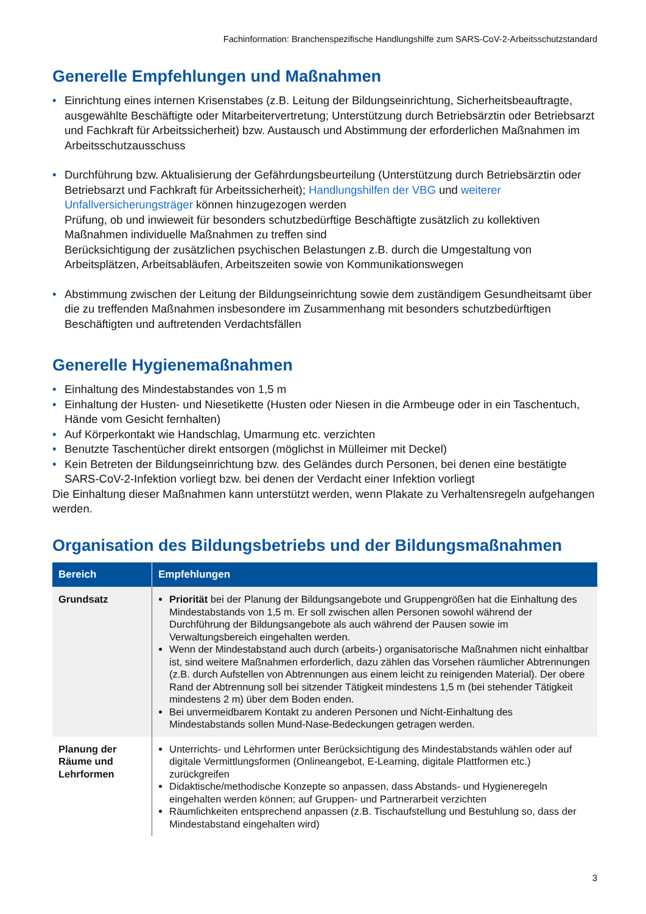Fachinformation: Branchenspezifische Handlungshilfe zum SARS-CoV-2-Arbeitsschutzstandard
Generelle Empfehlungen und Maßnahmen
• Einrichtung eines internen Krisenstabes (z.B. Leitung der Bildungseinrichtung, Sicherheitsbeauftragte, ausgewählte Beschäftigte oder Mitarbeitervertretung; Unterstützung durch Betriebsärztin oder Betriebsarzt und Fachkraft für Arbeitssicherheit) bzw. Austausch und Abstimmung der erforderlichen Maßnahmen im Arbeitsschutzausschuss
• Durchführung bzw. Aktualisierung der Gefährdungsbeurteilung (Unterstützung durch Betriebsärztin oder Betriebsarzt und Fachkraft für Arbeitssicherheit); Handlungshilfen der VBG und weiterer Unfallversicherungsträger können hinzugezogen werden
Prüfung, ob und inwieweit für besonders schutzbedürftige Beschäftigte zusätzlich zu kollektiven Maßnahmen individuelle Maßnahmen zu treffen sind
Berücksichtigung der zusätzlichen psychischen Belastungen z.B. durch die Umgestaltung von Arbeitsplätzen, Arbeitsabläufen, Arbeitszeiten sowie von Kommunikationswegen
• Abstimmung zwischen der Leitung der Bildungseinrichtung sowie dem zuständigem Gesundheitsamt über die zu treffenden Maßnahmen insbesondere im Zusammenhang mit besonders schutzbedürftigen Beschäftigten und auftretenden Verdachtsfällen
Generelle Hygienemaßnahmen
• Einhaltung des Mindestabstandes von 1,5 m
• Einhaltung der Husten- und Niesetikette (Husten oder Niesen in die Armbeuge oder in ein Taschentuch, Hände vom Gesicht fernhalten)
• Auf Körperkontakt wie Handschlag, Umarmung etc. verzichten
• Benutzte Taschentücher direkt entsorgen (möglichst in Mülleimer mit Deckel)
• Kein Betreten der Bildungseinrichtung bzw. des Geländes durch Personen, bei denen eine bestätigte SARS-CoV-2-Infektion vorliegt bzw. bei denen der Verdacht einer Infektion vorliegt
Die Einhaltung dieser Maßnahmen kann unterstützt werden, wenn Plakate zu Verhaltensregeln aufgehangen werden.
Organisation des Bildungsbetriebs und der Bildungsmaßnahmen
| Bereich | Empfehlungen |
| --- | --- |
| Grundsatz | Priorität bei der Planung der Bildungsangebote und Gruppengrößen hat die Einhaltung des Mindestabstands von 1,5 m. Er soll zwischen allen Personen sowohl während der Durchführung der Bildungsangebote als auch während der Pausen sowie im Verwaltungsbereich eingehalten werden. Wenn der Mindestabstand auch durch (arbeits-) organisatorische Maßnahmen nicht einhaltbar ist, sind weitere Maßnahmen erforderlich, dazu zählen das Vorsehen räumlicher Abtrennungen (z.B. durch Aufstellen von Abtrennungen aus einem leicht zu reinigenden Material). Der obere Rand der Abtrennung soll bei sitzender Tätigkeit mindestens 1,5 m (bei stehender Tätigkeit mindestens 2 m) über dem Boden enden. Bei unvermeidbarem Kontakt zu anderen Personen und Nicht-Einhaltung des Mindestabstands sollen Mund-Nase-Bedeckungen getragen werden. |
| Planung der Räume und Lehrformen | Unterrichts- und Lehrformen unter Berücksichtigung des Mindestabstands wählen oder auf digitale Vermittlungsformen (Onlineangebot, E-Learning, digitale Plattformen etc.) zurückgreifen Didaktische/methodische Konzepte so anpassen, dass Abstands- und Hygieneregeln eingehalten werden können; auf Gruppen- und Partnerarbeit verzichten Räumlichkeiten entsprechend anpassen (z.B. Tischaufstellung und Bestuhlung so, dass der Mindestabstand eingehalten wird) |
3